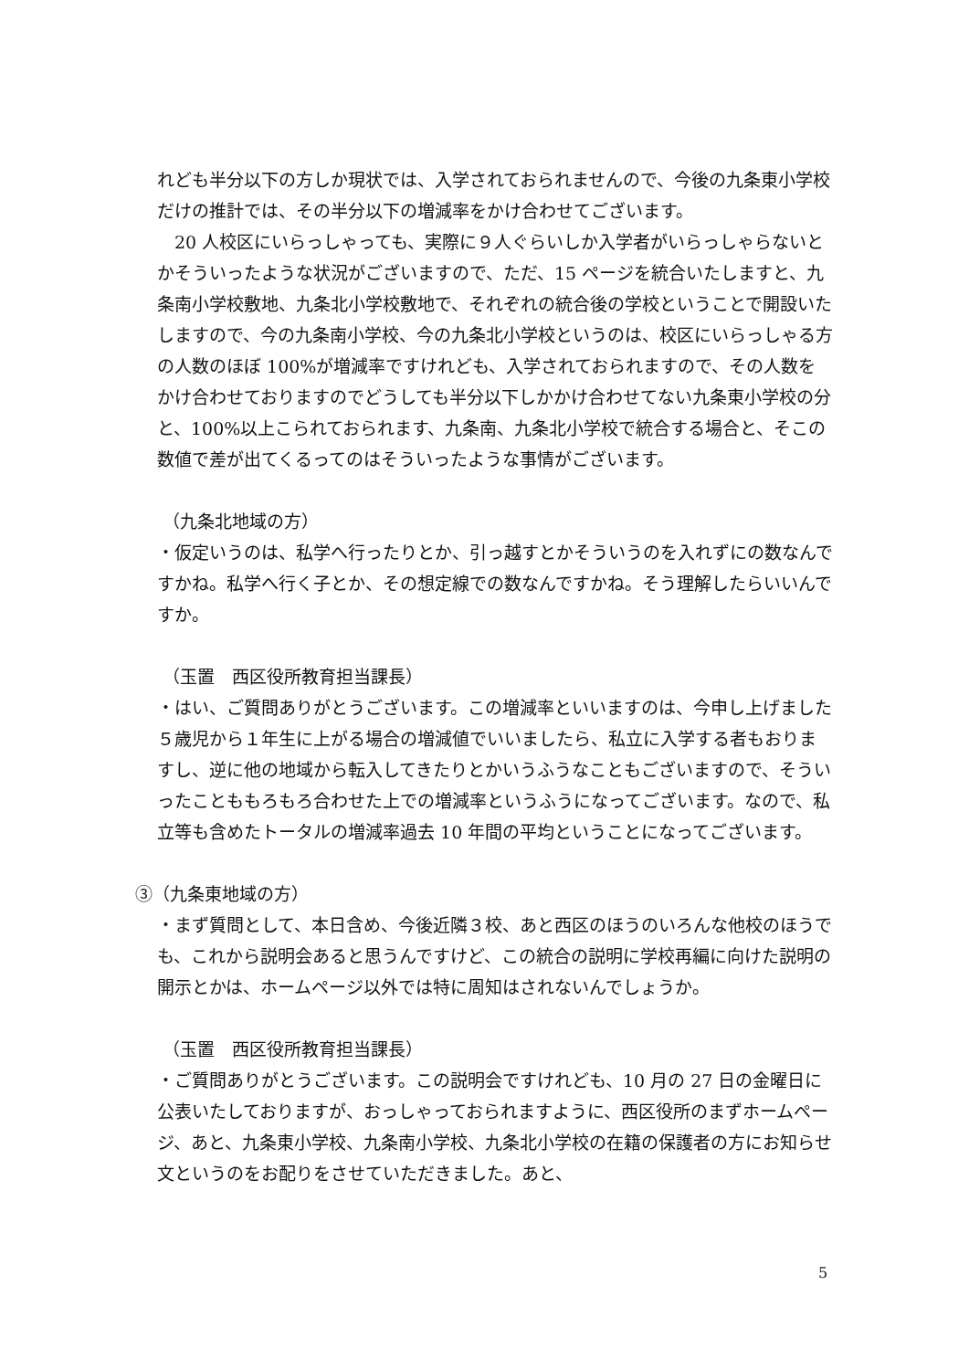れども半分以下の方しか現状では、入学されておられませんので、今後の九条東小学校だけの推計では、その半分以下の増減率をかけ合わせてございます。
　20 人校区にいらっしゃっても、実際に９人ぐらいしか入学者がいらっしゃらないとかそういったような状況がございますので、ただ、15 ページを統合いたしますと、九条南小学校敷地、九条北小学校敷地で、それぞれの統合後の学校ということで開設いたしますので、今の九条南小学校、今の九条北小学校というのは、校区にいらっしゃる方の人数のほぼ 100%が増減率ですけれども、入学されておられますので、その人数をかけ合わせておりますのでどうしても半分以下しかかけ合わせてない九条東小学校の分と、100%以上こられておられます、九条南、九条北小学校で統合する場合と、そこの数値で差が出てくるってのはそういったような事情がございます。
（九条北地域の方）
・仮定いうのは、私学へ行ったりとか、引っ越すとかそういうのを入れずにの数なんですかね。私学へ行く子とか、その想定線での数なんですかね。そう理解したらいいんですか。
（玉置　西区役所教育担当課長）
・はい、ご質問ありがとうございます。この増減率といいますのは、今申し上げました５歳児から１年生に上がる場合の増減値でいいましたら、私立に入学する者もおりますし、逆に他の地域から転入してきたりとかいうふうなこともございますので、そういったことももろもろ合わせた上での増減率というふうになってございます。なので、私立等も含めたトータルの増減率過去 10 年間の平均ということになってございます。
③（九条東地域の方）
・まず質問として、本日含め、今後近隣３校、あと西区のほうのいろんな他校のほうでも、これから説明会あると思うんですけど、この統合の説明に学校再編に向けた説明の開示とかは、ホームページ以外では特に周知はされないんでしょうか。
（玉置　西区役所教育担当課長）
・ご質問ありがとうございます。この説明会ですけれども、10 月の 27 日の金曜日に公表いたしておりますが、おっしゃっておられますように、西区役所のまずホームページ、あと、九条東小学校、九条南小学校、九条北小学校の在籍の保護者の方にお知らせ文というのをお配りをさせていただきました。あと、
5